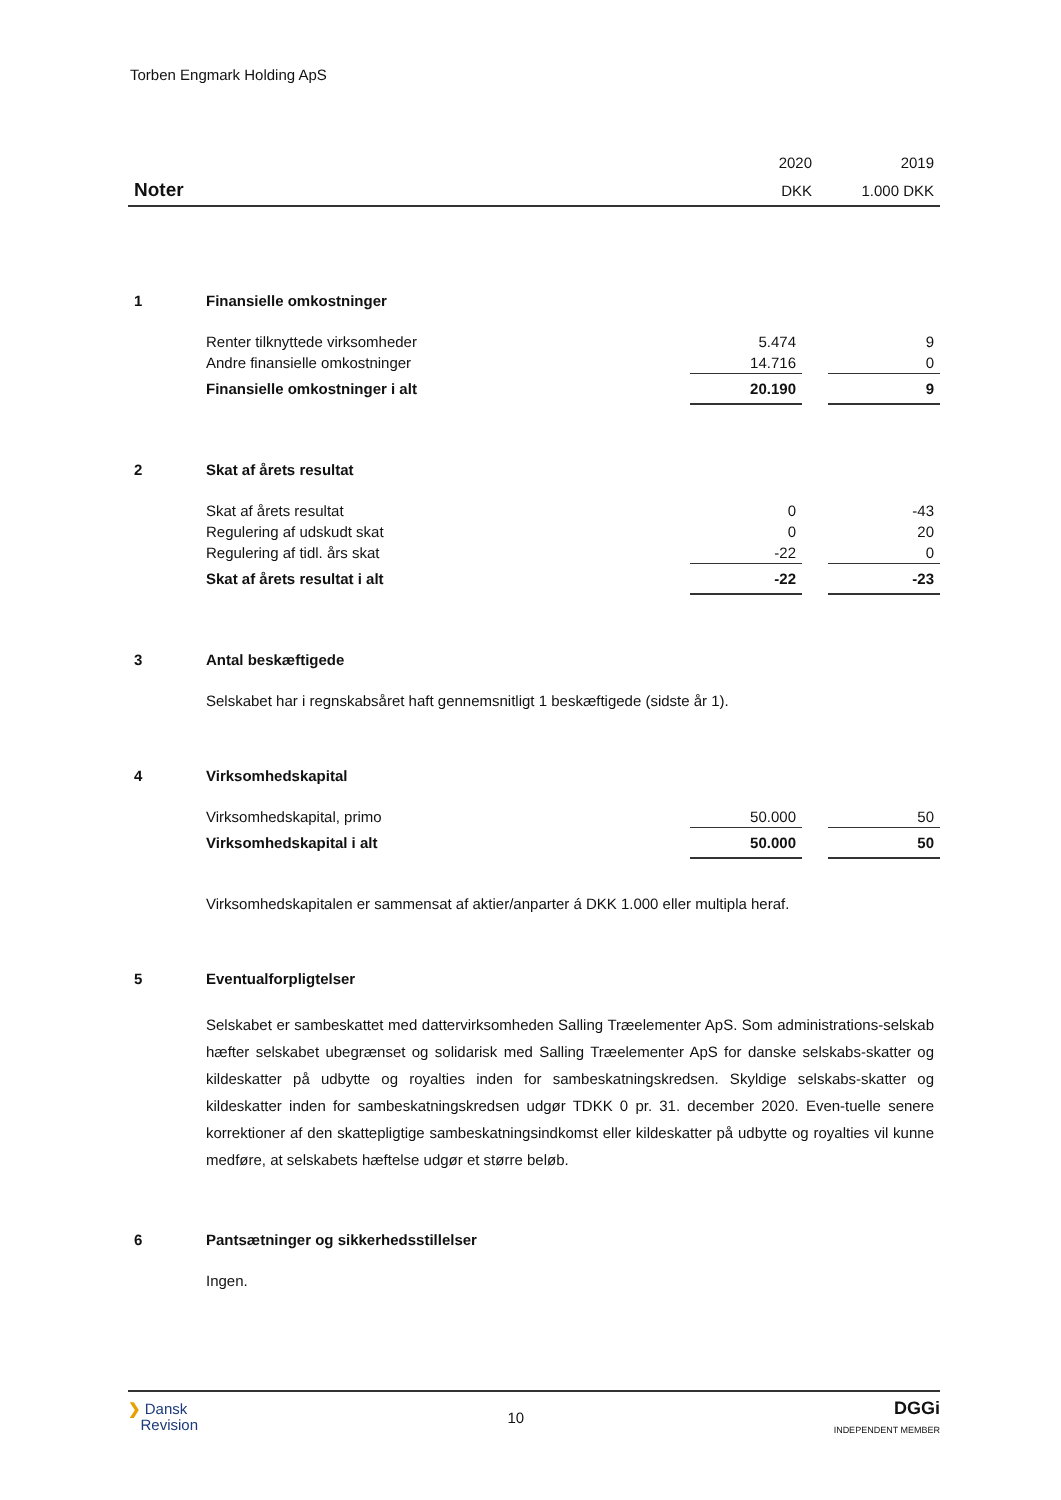Torben Engmark Holding ApS
| | 2020 | 2019 |
| Noter | DKK | 1.000 DKK |
| 1 | Finansielle omkostninger | | | |
| | Renter tilknyttede virksomheder | 5.474 | | 9 |
| | Andre finansielle omkostninger | 14.716 | | 0 |
| | Finansielle omkostninger i alt | 20.190 | | 9 |
| 2 | Skat af årets resultat | | | |
| | Skat af årets resultat | 0 | | -43 |
| | Regulering af udskudt skat | 0 | | 20 |
| | Regulering af tidl. års skat | -22 | | 0 |
| | Skat af årets resultat i alt | -22 | | -23 |
| 3 | Antal beskæftigede | | | |
| | Selskabet har i regnskabsåret haft gennemsnitligt 1 beskæftigede (sidste år 1). | | | |
| 4 | Virksomhedskapital | | | |
| | Virksomhedskapital, primo | 50.000 | | 50 |
| | Virksomhedskapital i alt | 50.000 | | 50 |
| | Virksomhedskapitalen er sammensat af aktier/anparter á DKK 1.000 eller multipla heraf. | | | |
| 5 | Eventualforpligtelser | | | |
| | Selskabet er sambeskattet med dattervirksomheden Salling Træelementer ApS. Som administrations-selskab hæfter selskabet ubegrænset og solidarisk med Salling Træelementer ApS for danske selskabs-skatter og kildeskatter på udbytte og royalties inden for sambeskatningskredsen. Skyldige selskabs-skatter og kildeskatter inden for sambeskatningskredsen udgør TDKK 0 pr. 31. december 2020. Even-tuelle senere korrektioner af den skattepligtige sambeskatningsindkomst eller kildeskatter på udbytte og royalties vil kunne medføre, at selskabets hæftelse udgør et større beløb. | | | |
| 6 | Pantsætninger og sikkerhedsstillelser | | | |
| | Ingen. | | | |
❯ Dansk
Revision
10
DGGi
INDEPENDENT MEMBER